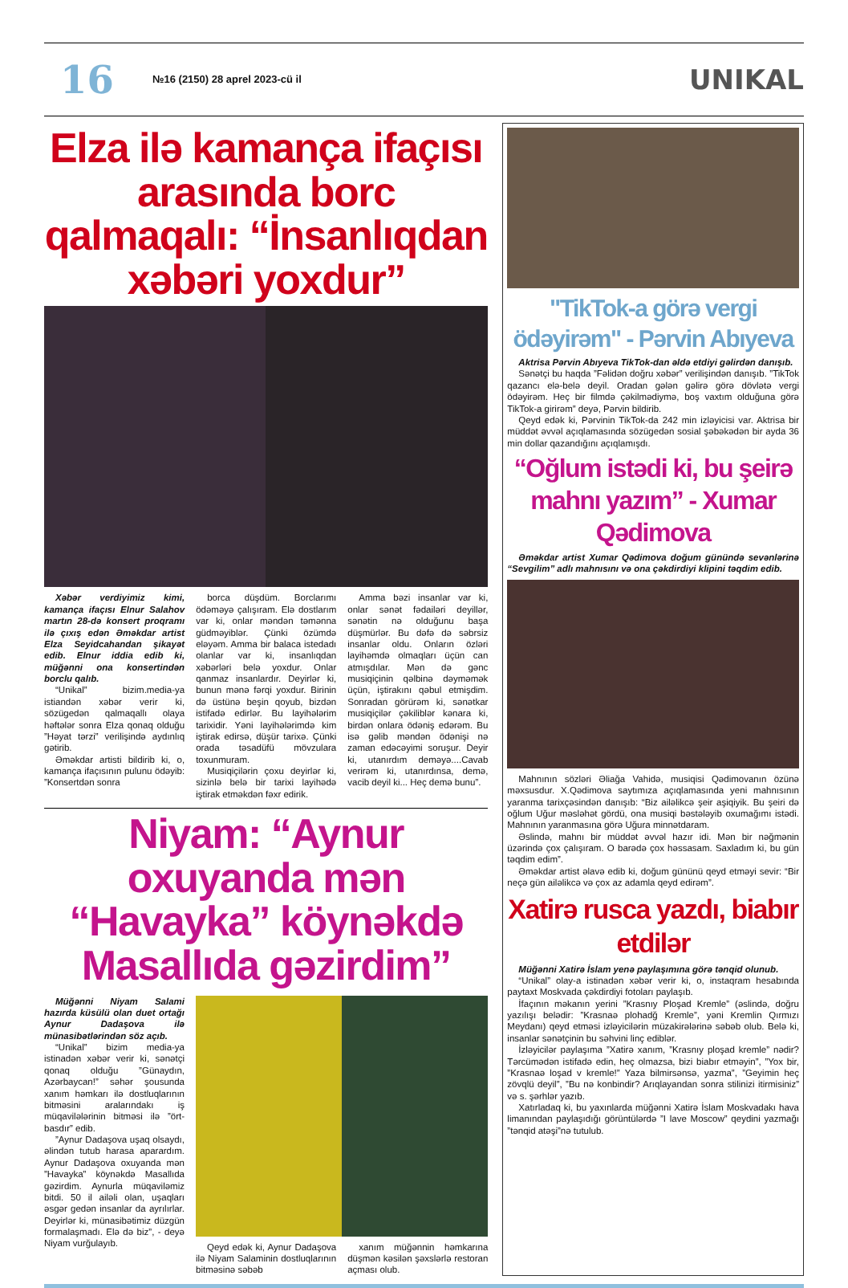16
№16 (2150) 28 aprel 2023-cü il
UNIKAL
Elza ilə kamança ifaçısı arasında borc qalmaqalı: “İnsanlıqdan xəbəri yoxdur”
Xəbər verdiyimiz kimi, kamança ifaçısı Elnur Salahov martın 28-də konsert proqramı ilə çıxış edən Əməkdar artist Elza Seyidcahandan şikayət edib. Elnur iddia edib ki, müğənni ona konsertindən borclu qalıb.
“Unikal” bizim.media-ya istiandən xəbər verir ki, sözügedən qalmaqallı olaya həftələr sonra Elza qonaq olduğu ”Həyat tərzi” verilişində aydınlıq gətirib.
Əməkdar artisti bildirib ki, o, kamança ifaçısının pulunu ödəyib: ”Konsertdən sonra
borca düşdüm. Borclarımı ödəməyə çalışıram. Elə dostlarım var ki, onlar məndən təmənna güdməyiblər. Çünki özümdə eləyəm. Amma bir balaca istedadı olanlar var ki, insanlıqdan xəbərləri belə yoxdur. Onlar qanmaz insanlardır. Deyirlər ki, bunun mənə fərqi yoxdur. Birinin də üstünə beşin qoyub, bizdən istifadə edirlər. Bu layihələrim tarixidir. Yəni layihələrimdə kim iştirak edirsə, düşür tarixə. Çünki orada təsadüfü mövzulara toxunmuram.
Musiqiçilərin çoxu deyirlər ki, sizinlə belə bir tarixi layihədə iştirak etməkdən fəxr edirik.
Amma bəzi insanlar var ki, onlar sənət fədailəri deyillər, sənətin nə olduğunu başa düşmürlər. Bu dəfə də səbrsiz insanlar oldu. Onların özləri layihəmdə olmaqları üçün can atmışdılar. Mən də gənc musiqiçinin qəlbinə dəyməmək üçün, iştirakını qəbul etmişdim. Sonradan görürəm ki, sənətkar musiqiçilər çəkiliblər kənara ki, birdən onlara ödəniş edərəm. Bu isə gəlib məndən ödənişi nə zaman edəcəyimi soruşur. Deyir ki, utanırdım deməyə....Cavab verirəm ki, utanırdınsa, demə, vacib deyil ki... Heç demə bunu”.
Niyam: “Aynur oxuyanda mən “Havayka” köynəkdə Masallıda gəzirdim”
Müğənni Niyam Salami hazırda küsülü olan duet ortağı Aynur Dadaşova ilə münasibətlərindən söz açıb.
“Unikal” bizim media-ya istinadən xəbər verir ki, sənətçi qonaq olduğu ”Günaydın, Azərbaycan!” səhər şousunda xanım həmkarı ilə dostluqlarının bitməsini aralarındakı iş müqavilələrinin bitməsi ilə ”ört-basdır” edib.
”Aynur Dadaşova uşaq olsaydı, əlindən tutub harasa aparardım. Aynur Dadaşova oxuyanda mən ”Havayka” köynəkdə Masallıda gəzirdim. Aynurla müqaviləmiz bitdi. 50 il ailəli olan, uşaqları əsgər gedən insanlar da ayrılırlar. Deyirlər ki, münasibətimiz düzgün formalaşmadı. Elə də biz”, - deyə Niyam vurğulayıb.
Qeyd edək ki, Aynur Dadaşova ilə Niyam Salaminin dostluqlarının bitməsinə səbəb
xanım müğənnin həmkarına düşmən kəsilən şəxslərlə restoran açması olub.
"TikTok-a görə vergi ödəyirəm" - Pərvin Abıyeva
Aktrisa Pərvin Abıyeva TikTok-dan əldə etdiyi gəlirdən danışıb.
Sənətçi bu haqda ”Fəlidən doğru xəbər” verilişindən danışıb. ”TikTok qazancı elə-belə deyil. Oradan gələn gəlirə görə dövlətə vergi ödəyirəm. Heç bir filmdə çəkilmədiymə, boş vaxtım olduğuna görə TikTok-a girirəm” deyə, Pərvin bildirib.
Qeyd edək ki, Pərvinin TikTok-da 242 min izləyicisi var. Aktrisa bir müddət əvvəl açıqlamasında sözügedən sosial şəbəkədən bir ayda 36 min dollar qazandığını açıqlamışdı.
“Oğlum istədi ki, bu şeirə mahnı yazım” - Xumar Qədimova
Əməkdar artist Xumar Qədimova doğum günündə sevənlərinə “Sevgilim” adlı mahnısını və ona çəkdirdiyi klipini təqdim edib.
Mahnının sözləri Əliağa Vahidə, musiqisi Qədimovanın özünə məxsusdur. X.Qədimova saytımıza açıqlamasında yeni mahnısının yaranma tarixçəsindən danışıb: “Biz ailəlikcə şeir aşiqiyik. Bu şeiri də oğlum Uğur məsləhət gördü, ona musiqi bəstələyib oxumağımı istədi. Mahnının yaranmasına görə Uğura minnətdaram.
Əslində, mahnı bir müddət əvvəl hazır idi. Mən bir nəğmənin üzərində çox çalışıram. O barədə çox həssasam. Saxladım ki, bu gün təqdim edim”.
Əməkdar artist əlavə edib ki, doğum gününü qeyd etməyi sevir: “Bir neçə gün ailəlikcə və çox az adamla qeyd edirəm”.
Xatirə rusca yazdı, biabır etdilər
Müğənni Xatirə İslam yenə paylaşımına görə tənqid olunub.
“Unikal” olay-a istinadən xəbər verir ki, o, instaqram hesabında paytaxt Moskvada çəkdirdiyi fotoları paylaşıb.
İfaçının məkanın yerini ”Krasnıy Ploşad Kremle” (əslində, doğru yazılışı belədir: ”Krasnaə plohadğ Kremle”, yəni Kremlin Qırmızı Meydanı) qeyd etməsi izləyicilərin müzakirələrinə səbəb olub. Belə ki, insanlar sənətçinin bu səhvini linç ediblər.
İzləyicilər paylaşıma ”Xatirə xanım, ”Krasnıy ploşad kremle” nədir? Tərcümədən istifadə edin, heç olmazsa, bizi biabır etməyin”, ”Yox bir, ”Krasnaə loşad v kremle!” Yaza bilmirsənsə, yazma”, ”Geyimin heç zövqlü deyil”, ”Bu nə konbindir? Arıqlayandan sonra stilinizi itirmisiniz” və s. şərhlər yazıb.
Xatırladaq ki, bu yaxınlarda müğənni Xatirə İslam Moskvadakı hava limanından paylaşıdığı görüntülərdə ”I lave Moscow” qeydini yazmağı ”tənqid atəşi”nə tutulub.